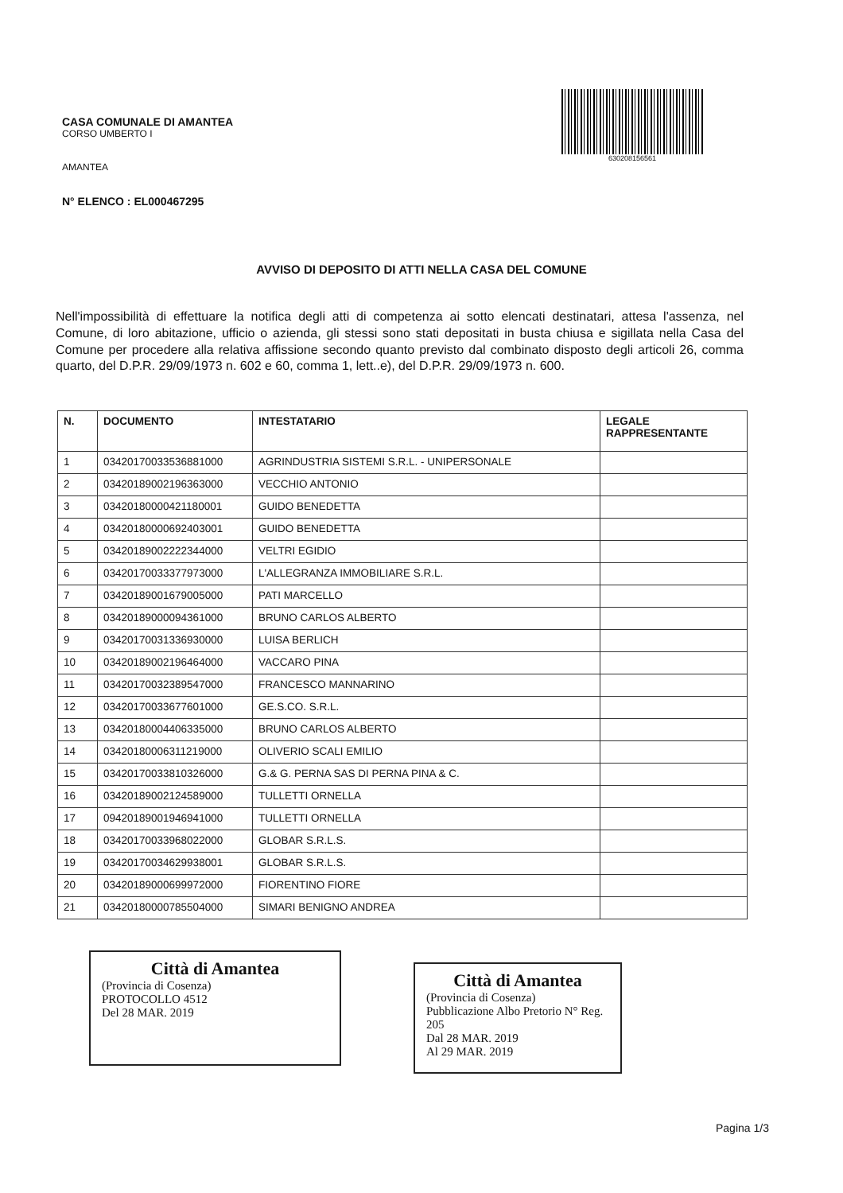CASA COMUNALE DI AMANTEA
CORSO UMBERTO I
AMANTEA
N° ELENCO : EL000467295
630208156561
AVVISO DI DEPOSITO DI ATTI NELLA CASA DEL COMUNE
Nell'impossibilità di effettuare la notifica degli atti di competenza ai sotto elencati destinatari, attesa l'assenza, nel Comune, di loro abitazione, ufficio o azienda, gli stessi sono stati depositati in busta chiusa e sigillata nella Casa del Comune per procedere alla relativa affissione secondo quanto previsto dal combinato disposto degli articoli 26, comma quarto, del D.P.R. 29/09/1973 n. 602 e 60, comma 1, lett..e), del D.P.R. 29/09/1973 n. 600.
| N. | DOCUMENTO | INTESTATARIO | LEGALE RAPPRESENTANTE |
| --- | --- | --- | --- |
| 1 | 03420170033536881000 | AGRINDUSTRIA SISTEMI S.R.L. - UNIPERSONALE | |
| 2 | 03420189002196363000 | VECCHIO ANTONIO | |
| 3 | 03420180000421180001 | GUIDO BENEDETTA | |
| 4 | 03420180000692403001 | GUIDO BENEDETTA | |
| 5 | 03420189002222344000 | VELTRI EGIDIO | |
| 6 | 03420170033377973000 | L'ALLEGRANZA IMMOBILIARE S.R.L. | |
| 7 | 03420189001679005000 | PATI MARCELLO | |
| 8 | 03420189000094361000 | BRUNO CARLOS ALBERTO | |
| 9 | 03420170031336930000 | LUISA BERLICH | |
| 10 | 03420189002196464000 | VACCARO PINA | |
| 11 | 03420170032389547000 | FRANCESCO MANNARINO | |
| 12 | 03420170033677601000 | GE.S.CO. S.R.L. | |
| 13 | 03420180004406335000 | BRUNO CARLOS ALBERTO | |
| 14 | 03420180006311219000 | OLIVERIO SCALI EMILIO | |
| 15 | 03420170033810326000 | G.& G. PERNA SAS DI PERNA PINA & C. | |
| 16 | 03420189002124589000 | TULLETTI ORNELLA | |
| 17 | 09420189001946941000 | TULLETTI ORNELLA | |
| 18 | 03420170033968022000 | GLOBAR S.R.L.S. | |
| 19 | 03420170034629938001 | GLOBAR S.R.L.S. | |
| 20 | 03420189000699972000 | FIORENTINO FIORE | |
| 21 | 03420180000785504000 | SIMARI BENIGNO ANDREA | |
Città di Amantea
(Provincia di Cosenza)
PROTOCOLLO 4512
Del 28 MAR. 2019
Città di Amantea
(Provincia di Cosenza)
Pubblicazione Albo Pretorio N° Reg. 205
Dal 28 MAR. 2019
Al 29 MAR. 2019
Pagina 1/3